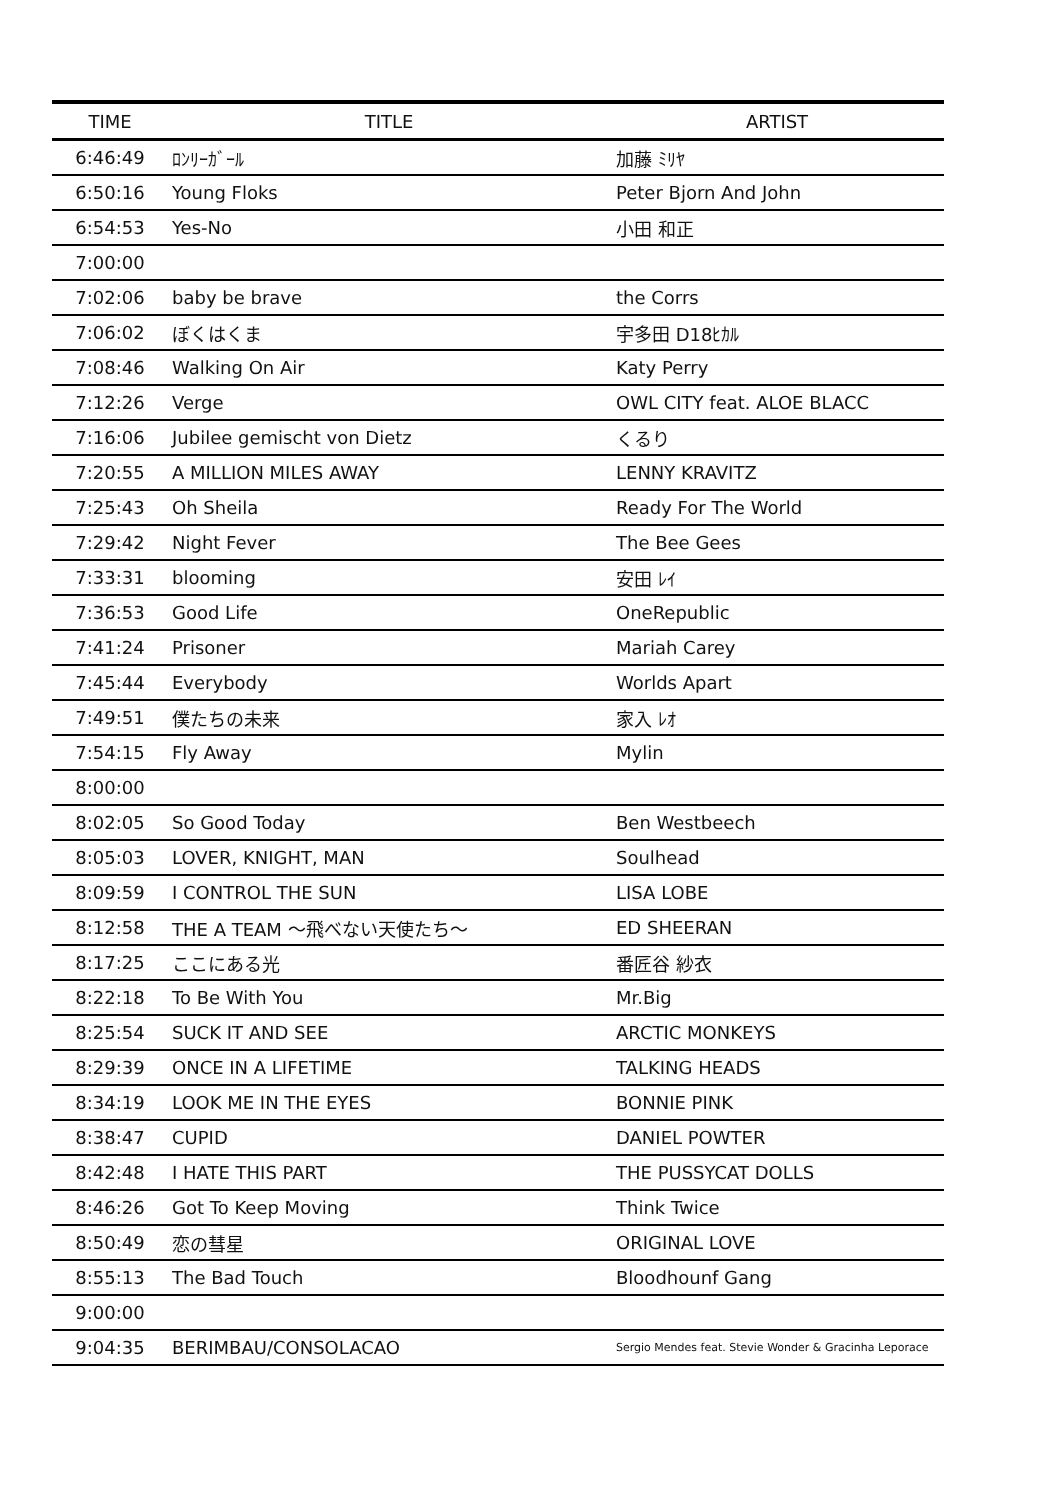| TIME | TITLE | ARTIST |
| --- | --- | --- |
| 6:46:49 | ﾛﾝﾘｰｶﾞｰﾙ | 加藤 ﾐﾘﾔ |
| 6:50:16 | Young Floks | Peter Bjorn And John |
| 6:54:53 | Yes-No | 小田 和正 |
| 7:00:00 | | |
| 7:02:06 | baby be brave | the Corrs |
| 7:06:02 | ぼくはくま | 宇多田 D18ﾋｶﾙ |
| 7:08:46 | Walking On Air | Katy Perry |
| 7:12:26 | Verge | OWL CITY feat. ALOE BLACC |
| 7:16:06 | Jubilee gemischt von Dietz | くるり |
| 7:20:55 | A MILLION MILES AWAY | LENNY KRAVITZ |
| 7:25:43 | Oh Sheila | Ready For The World |
| 7:29:42 | Night Fever | The Bee Gees |
| 7:33:31 | blooming | 安田 ﾚｲ |
| 7:36:53 | Good Life | OneRepublic |
| 7:41:24 | Prisoner | Mariah Carey |
| 7:45:44 | Everybody | Worlds Apart |
| 7:49:51 | 僕たちの未来 | 家入 ﾚｵ |
| 7:54:15 | Fly Away | Mylin |
| 8:00:00 | | |
| 8:02:05 | So Good Today | Ben Westbeech |
| 8:05:03 | LOVER, KNIGHT, MAN | Soulhead |
| 8:09:59 | I CONTROL THE SUN | LISA LOBE |
| 8:12:58 | THE A TEAM 〜飛べない天使たち〜 | ED SHEERAN |
| 8:17:25 | ここにある光 | 番匠谷 紗衣 |
| 8:22:18 | To Be With You | Mr.Big |
| 8:25:54 | SUCK IT AND SEE | ARCTIC MONKEYS |
| 8:29:39 | ONCE IN A LIFETIME | TALKING HEADS |
| 8:34:19 | LOOK ME IN THE EYES | BONNIE PINK |
| 8:38:47 | CUPID | DANIEL POWTER |
| 8:42:48 | I HATE THIS PART | THE PUSSYCAT DOLLS |
| 8:46:26 | Got To Keep Moving | Think Twice |
| 8:50:49 | 恋の彗星 | ORIGINAL LOVE |
| 8:55:13 | The Bad Touch | Bloodhounf Gang |
| 9:00:00 | | |
| 9:04:35 | BERIMBAU/CONSOLACAO | Sergio Mendes feat. Stevie Wonder & Gracinha Leporace |